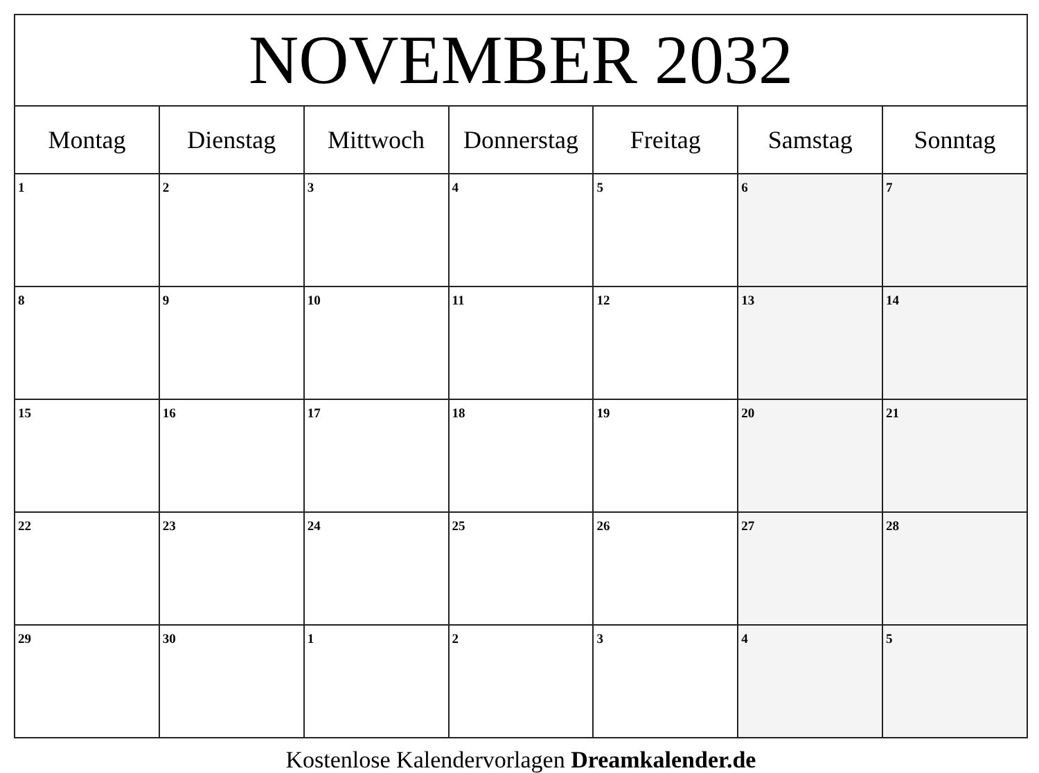| NOVEMBER 2032 | | | | | | |
| --- | --- | --- | --- | --- | --- | --- |
| Montag | Dienstag | Mittwoch | Donnerstag | Freitag | Samstag | Sonntag |
| 1 | 2 | 3 | 4 | 5 | 6 | 7 |
| 8 | 9 | 10 | 11 | 12 | 13 | 14 |
| 15 | 16 | 17 | 18 | 19 | 20 | 21 |
| 22 | 23 | 24 | 25 | 26 | 27 | 28 |
| 29 | 30 | 1 | 2 | 3 | 4 | 5 |
Kostenlose Kalendervorlagen Dreamkalender.de